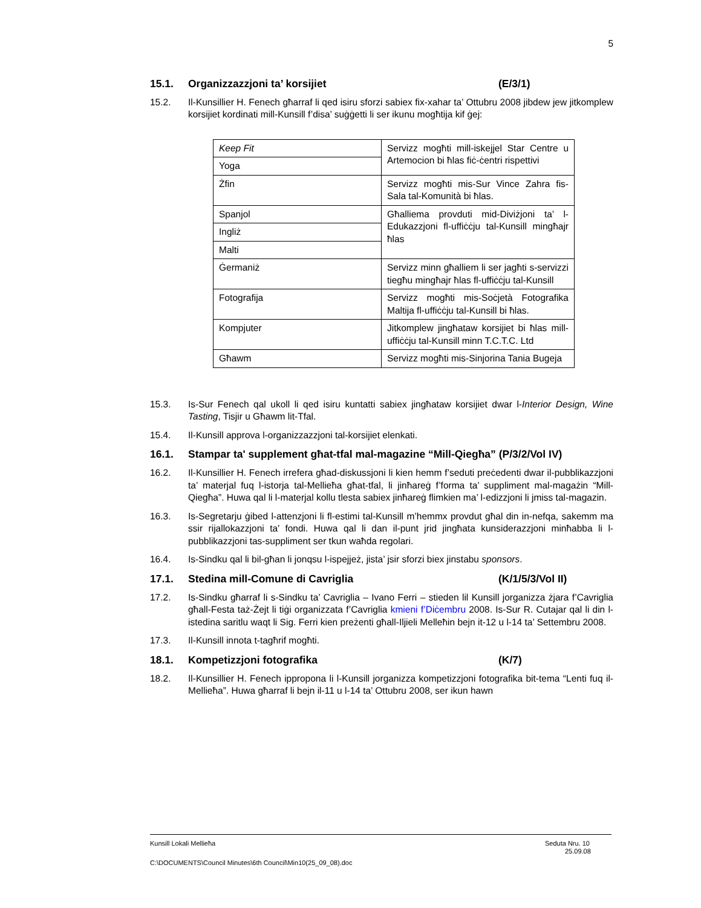5
15.1. Organizzazzjoni ta’ korsijiet (E/3/1)
15.2. Il-Kunsillier H. Fenech għarraf li qed isiru sforzi sabiex fix-xahar ta’ Ottubru 2008 jibdew jew jitkomplew korsijiet kordinati mill-Kunsill f’disa’ suġġetti li ser ikunu mogħtija kif ġej:
| Keep Fit | Servizz mogħti mill-iskejjel Star Centre u Artemocion bi ħlas fiċ-ċentri rispettivi |
| Yoga | |
| Żfin | Servizz mogħti mis-Sur Vince Zahra fis-Sala tal-Komunità bi ħlas. |
| Spanjol | Għalliema provduti mid-Diviżjoni ta’ l-Edukazzjoni fl-uffiċċju tal-Kunsill mingħajr ħlas |
| Ingliż | |
| Malti | |
| Ġermaniż | Servizz minn għalliem li ser jagħti s-servizzi tiegħu mingħajr ħlas fl-uffiċċju tal-Kunsill |
| Fotografija | Servizz mogħti mis-Soċjetà Fotografika Maltija fl-uffiċċju tal-Kunsill bi ħlas. |
| Kompjuter | Jitkomplew jingħataw korsijiet bi ħlas mill-uffiċċju tal-Kunsill minn T.C.T.C. Ltd |
| Għawm | Servizz mogħti mis-Sinjorina Tania Bugeja |
15.3. Is-Sur Fenech qal ukoll li qed isiru kuntatti sabiex jingħataw korsijiet dwar l-Interior Design, Wine Tasting, Tisjir u Għawm lit-Tfal.
15.4. Il-Kunsill approva l-organizzazzjoni tal-korsijiet elenkati.
16.1. Stampar ta' supplement għat-tfal mal-magazine “Mill-Qiegħa” (P/3/2/Vol IV)
16.2. Il-Kunsillier H. Fenech irrefera għad-diskussjoni li kien hemm f’seduti preċedenti dwar il-pubblikazzjoni ta’ materjal fuq l-istorja tal-Mellieħa għat-tfal, li jinħareġ f’forma ta’ suppliment mal-magażin “Mill-Qiegħa”. Huwa qal li l-materjal kollu tlesta sabiex jinħareġ flimkien ma’ l-edizzjoni li jmiss tal-magazin.
16.3. Is-Segretarju ġibed l-attenzjoni li fl-estimi tal-Kunsill m’hemmx provdut għal din in-nefqa, sakemm ma ssir rijallokazzjoni ta’ fondi. Huwa qal li dan il-punt jrid jingħata kunsiderazzjoni minħabba li l-pubblikazzjoni tas-suppliment ser tkun waħda regolari.
16.4. Is-Sindku qal li bil-għan li jonqsu l-ispejjeż, jista’ jsir sforzi biex jinstabu sponsors.
17.1. Stedina mill-Comune di Cavriglia (K/1/5/3/Vol II)
17.2. Is-Sindku għarraf li s-Sindku ta’ Cavriglia – Ivano Ferri – stieden lil Kunsill jorganizza żjara f’Cavriglia għall-Festa taż-Żejt li tiġi organizzata f’Cavriglia kmieni f’Diċembru 2008. Is-Sur R. Cutajar qal li din l-istedina saritlu waqt li Sig. Ferri kien preżenti għall-Iljieli Melleħin bejn it-12 u l-14 ta’ Settembru 2008.
17.3. Il-Kunsill innota t-tagħrif mogħti.
18.1. Kompetizzjoni fotografika (K/7)
18.2. Il-Kunsillier H. Fenech ippropona li l-Kunsill jorganizza kompetizzjoni fotografika bit-tema “Lenti fuq il-Mellieħa”. Huwa għarraf li bejn il-11 u l-14 ta’ Ottubru 2008, ser ikun hawn
Kunsill Lokali Mellieħa Seduta Nru. 10
25.09.08
C:\DOCUMENTS\Council Minutes\6th Council\Min10(25_09_08).doc